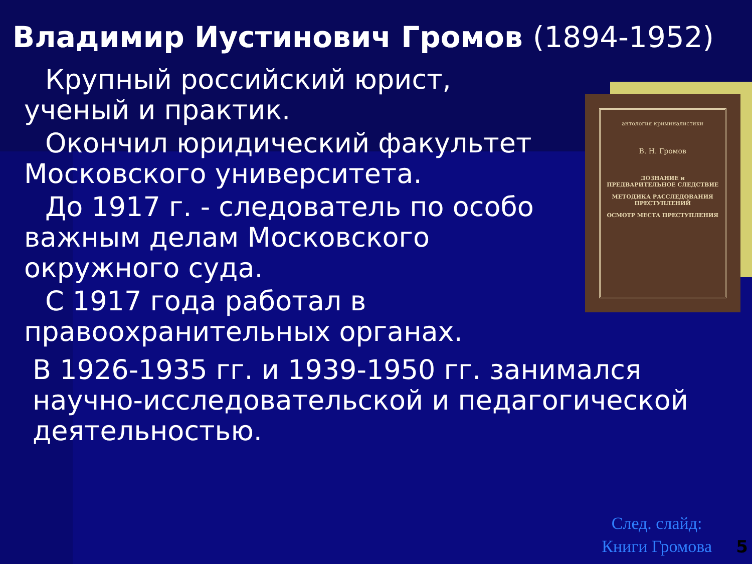Владимир Иустинович Громов (1894-1952)
Крупный российский юрист, ученый и практик.
Окончил юридический факультет Московского университета.
До 1917 г. - следователь по особо важным делам Московского окружного суда.
С 1917 года работал в правоохранительных органах.
антология криминалистики
В. Н. Громов
ДОЗНАНИЕ и ПРЕДВАРИТЕЛЬНОЕ СЛЕДСТВИЕ
МЕТОДИКА РАССЛЕДОВАНИЯ ПРЕСТУПЛЕНИЙ
ОСМОТР МЕСТА ПРЕСТУПЛЕНИЯ
В 1926-1935 гг. и 1939-1950 гг. занимался научно-исследовательской и педагогической деятельностью.
След. слайд:
Книги Громова
5